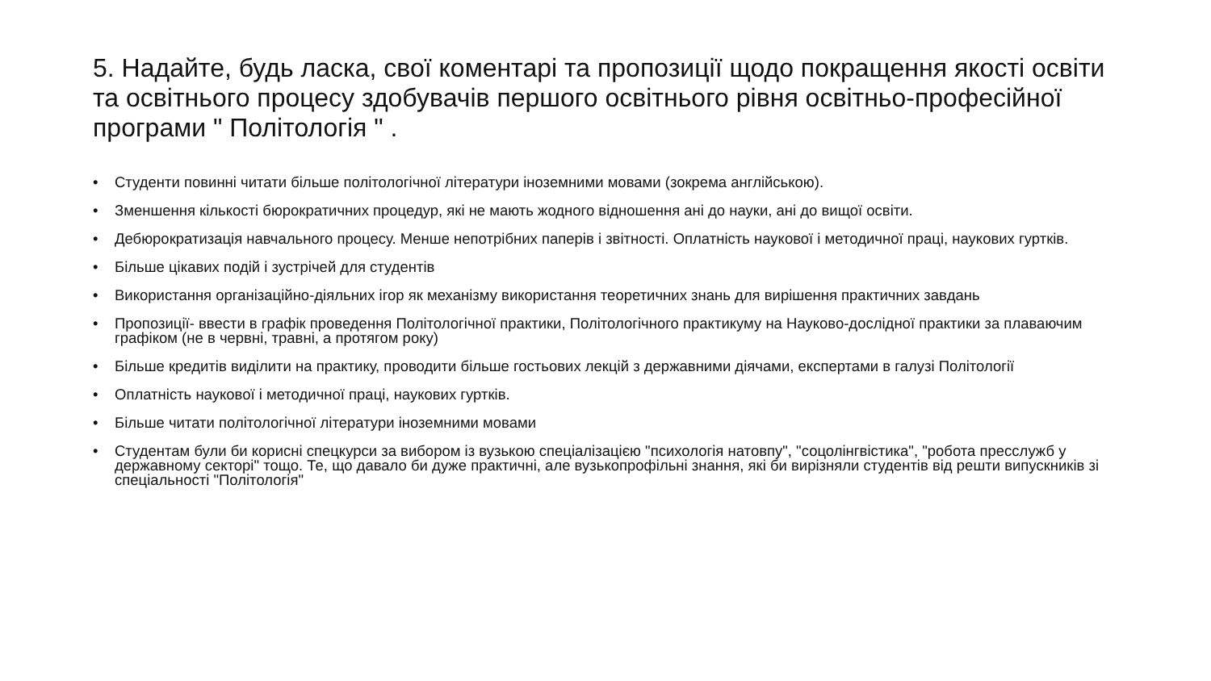5. Надайте, будь ласка, свої коментарі та пропозиції щодо покращення якості освіти та освітнього процесу здобувачів першого освітнього рівня освітньо-професійної програми " Політологія " .
• Студенти повинні читати більше політологічної літератури іноземними мовами (зокрема англійською).
• Зменшення кількості бюрократичних процедур, які не мають жодного відношення ані до науки, ані до вищої освіти.
• Дебюрократизація навчального процесу. Менше непотрібних паперів і звітності. Оплатність наукової і методичної праці, наукових гуртків.
• Більше цікавих подій і зустрічей для студентів
• Використання організаційно-діяльних ігор як механізму використання теоретичних знань для вирішення практичних завдань
• Пропозиції- ввести в графік проведення Політологічної практики, Політологічного практикуму на Науково-дослідної практики за плаваючим графіком (не в червні, травні, а протягом року)
• Більше кредитів виділити на практику, проводити більше гостьових лекцій з державними діячами, експертами в галузі Політології
• Оплатність наукової і методичної праці, наукових гуртків.
• Більше читати політологічної літератури іноземними мовами
• Студентам були би корисні спецкурси за вибором із вузькою спеціалізацією "психологія натовпу", "соцолінгвістика", "робота пресслужб у державному секторі" тощо. Те, що давало би дуже практичні, але вузькопрофільні знання, які би вирізняли студентів від решти випускників зі спеціальності "Політологія"